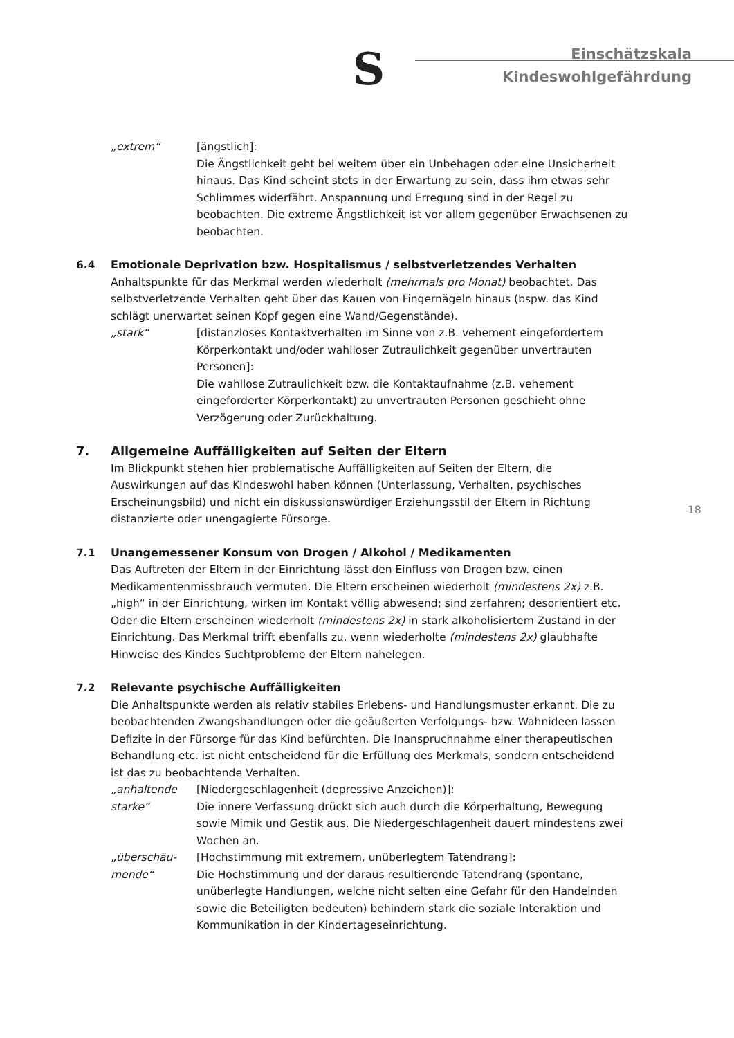S
Einschätzskala
Kindeswohlgefährdung
„extrem“ [ängstlich]:
Die Ängstlichkeit geht bei weitem über ein Unbehagen oder eine Unsicherheit hinaus. Das Kind scheint stets in der Erwartung zu sein, dass ihm etwas sehr Schlimmes widerfährt. Anspannung und Erregung sind in der Regel zu beobachten. Die extreme Ängstlichkeit ist vor allem gegenüber Erwachsenen zu beobachten.
6.4 Emotionale Deprivation bzw. Hospitalismus / selbstverletzendes Verhalten
Anhaltspunkte für das Merkmal werden wiederholt (mehrmals pro Monat) beobachtet. Das selbstverletzende Verhalten geht über das Kauen von Fingernägeln hinaus (bspw. das Kind schlägt unerwartet seinen Kopf gegen eine Wand/Gegenstände).
„stark“ [distanzloses Kontaktverhalten im Sinne von z.B. vehement eingefordertem Körperkontakt und/oder wahlloser Zutraulichkeit gegenüber unvertrauten Personen]:
Die wahllose Zutraulichkeit bzw. die Kontaktaufnahme (z.B. vehement eingeforderter Körperkontakt) zu unvertrauten Personen geschieht ohne Verzögerung oder Zurückhaltung.
7. Allgemeine Auffälligkeiten auf Seiten der Eltern
Im Blickpunkt stehen hier problematische Auffälligkeiten auf Seiten der Eltern, die Auswirkungen auf das Kindeswohl haben können (Unterlassung, Verhalten, psychisches Erscheinungsbild) und nicht ein diskussionswürdiger Erziehungsstil der Eltern in Richtung distanzierte oder unengagierte Fürsorge.
7.1 Unangemessener Konsum von Drogen / Alkohol / Medikamenten
Das Auftreten der Eltern in der Einrichtung lässt den Einfluss von Drogen bzw. einen Medikamentenmissbrauch vermuten. Die Eltern erscheinen wiederholt (mindestens 2x) z.B. „high“ in der Einrichtung, wirken im Kontakt völlig abwesend; sind zerfahren; desorientiert etc. Oder die Eltern erscheinen wiederholt (mindestens 2x) in stark alkoholisiertem Zustand in der Einrichtung. Das Merkmal trifft ebenfalls zu, wenn wiederholte (mindestens 2x) glaubhafte Hinweise des Kindes Suchtprobleme der Eltern nahelegen.
7.2 Relevante psychische Auffälligkeiten
Die Anhaltspunkte werden als relativ stabiles Erlebens- und Handlungsmuster erkannt. Die zu beobachtenden Zwangshandlungen oder die geäußerten Verfolgungs- bzw. Wahnideen lassen Defizite in der Fürsorge für das Kind befürchten. Die Inanspruchnahme einer therapeutischen Behandlung etc. ist nicht entscheidend für die Erfüllung des Merkmals, sondern entscheidend ist das zu beobachtende Verhalten.
„anhaltende starke“
[Niedergeschlagenheit (depressive Anzeichen)]:
Die innere Verfassung drückt sich auch durch die Körperhaltung, Bewegung sowie Mimik und Gestik aus. Die Niedergeschlagenheit dauert mindestens zwei Wochen an.
„überschäu-mende“
[Hochstimmung mit extremem, unüberlegtem Tatendrang]:
Die Hochstimmung und der daraus resultierende Tatendrang (spontane, unüberlegte Handlungen, welche nicht selten eine Gefahr für den Handelnden sowie die Beteiligten bedeuten) behindern stark die soziale Interaktion und Kommunikation in der Kindertageseinrichtung.
18